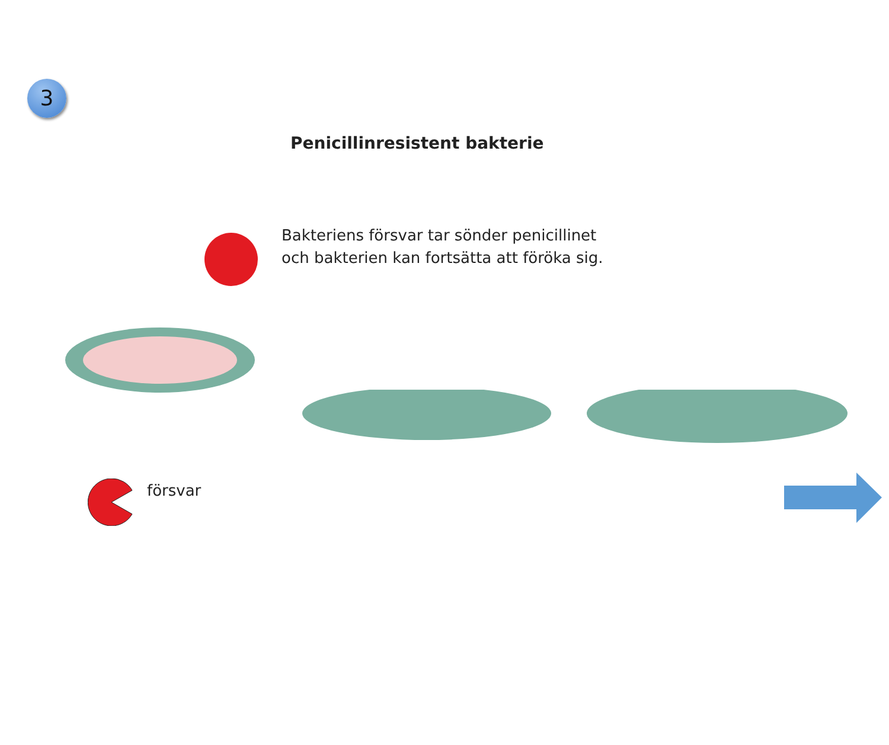3
Penicillinresistent bakterie
Bakteriens försvar tar sönder penicillinet
och bakterien kan fortsätta att föröka sig.
försvar